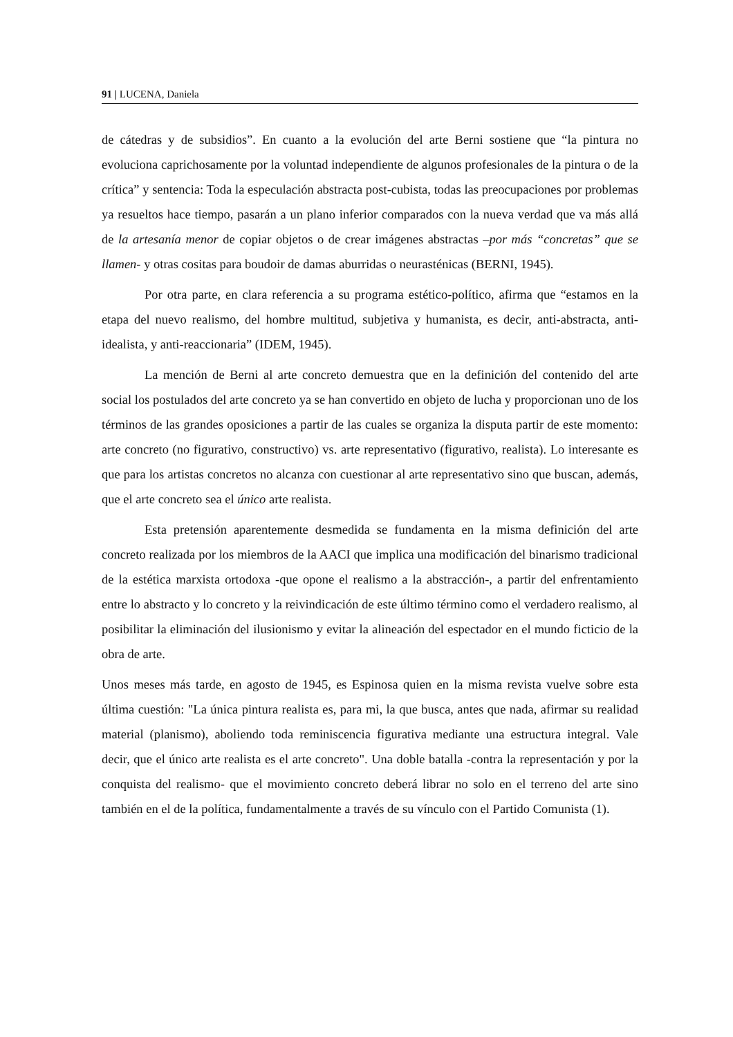91 | LUCENA, Daniela
de cátedras y de subsidios”. En cuanto a la evolución del arte Berni sostiene que “la pintura no evoluciona caprichosamente por la voluntad independiente de algunos profesionales de la pintura o de la crítica” y sentencia: Toda la especulación abstracta post-cubista, todas las preocupaciones por problemas ya resueltos hace tiempo, pasarán a un plano inferior comparados con la nueva verdad que va más allá de la artesanía menor de copiar objetos o de crear imágenes abstractas –por más “concretas” que se llamen- y otras cositas para boudoir de damas aburridas o neurasténicas (BERNI, 1945).
Por otra parte, en clara referencia a su programa estético-político, afirma que “estamos en la etapa del nuevo realismo, del hombre multitud, subjetiva y humanista, es decir, anti-abstracta, anti-idealista, y anti-reaccionaria” (IDEM, 1945).
La mención de Berni al arte concreto demuestra que en la definición del contenido del arte social los postulados del arte concreto ya se han convertido en objeto de lucha y proporcionan uno de los términos de las grandes oposiciones a partir de las cuales se organiza la disputa partir de este momento: arte concreto (no figurativo, constructivo) vs. arte representativo (figurativo, realista). Lo interesante es que para los artistas concretos no alcanza con cuestionar al arte representativo sino que buscan, además, que el arte concreto sea el único arte realista.
Esta pretensión aparentemente desmedida se fundamenta en la misma definición del arte concreto realizada por los miembros de la AACI que implica una modificación del binarismo tradicional de la estética marxista ortodoxa -que opone el realismo a la abstracción-, a partir del enfrentamiento entre lo abstracto y lo concreto y la reivindicación de este último término como el verdadero realismo, al posibilitar la eliminación del ilusionismo y evitar la alineación del espectador en el mundo ficticio de la obra de arte.
Unos meses más tarde, en agosto de 1945, es Espinosa quien en la misma revista vuelve sobre esta última cuestión: "La única pintura realista es, para mi, la que busca, antes que nada, afirmar su realidad material (planismo), aboliendo toda reminiscencia figurativa mediante una estructura integral. Vale decir, que el único arte realista es el arte concreto". Una doble batalla -contra la representación y por la conquista del realismo- que el movimiento concreto deberá librar no solo en el terreno del arte sino también en el de la política, fundamentalmente a través de su vínculo con el Partido Comunista (1).